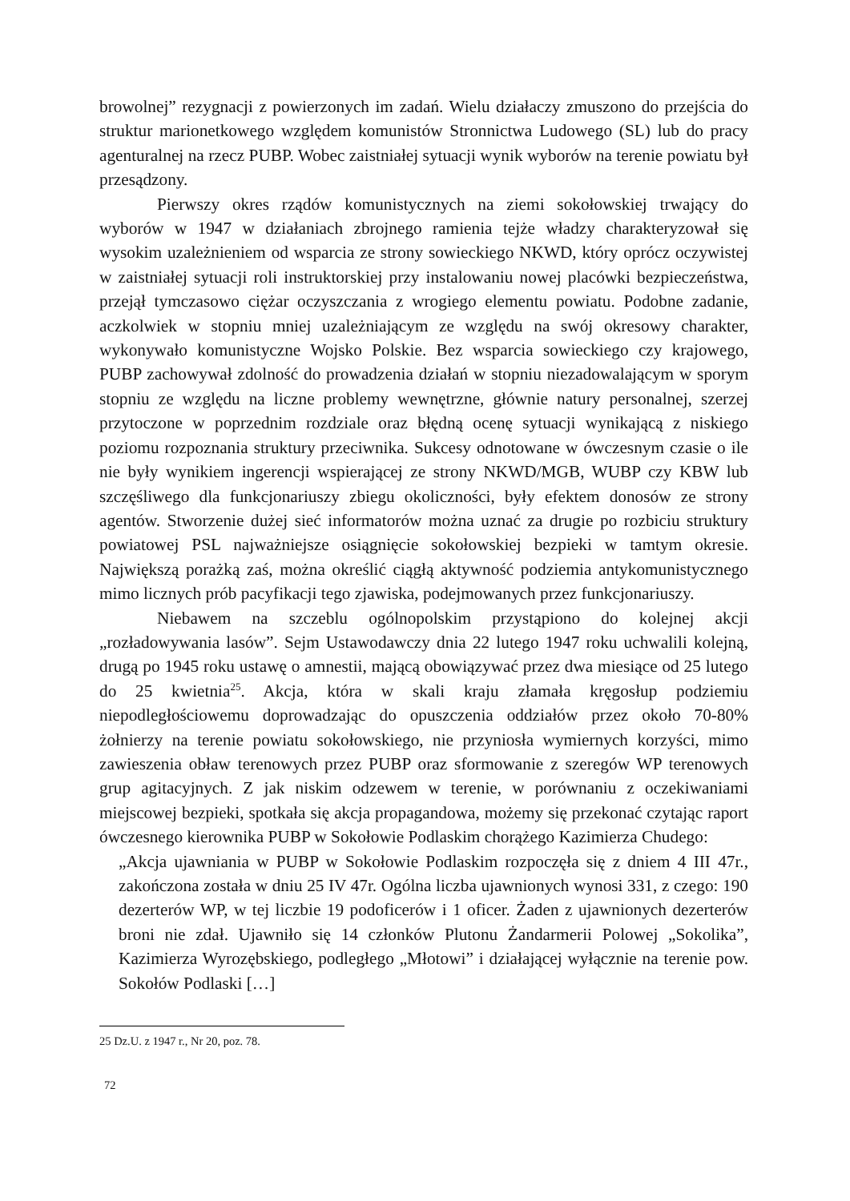browolnej” rezygnacji z powierzonych im zadań. Wielu działaczy zmuszono do przejścia do struktur marionetkowego względem komunistów Stronnictwa Ludowego (SL) lub do pracy agenturalnej na rzecz PUBP. Wobec zaistniałej sytuacji wynik wyborów na terenie powiatu był przesądzony.
Pierwszy okres rządów komunistycznych na ziemi sokołowskiej trwający do wyborów w 1947 w działaniach zbrojnego ramienia tejże władzy charakteryzował się wysokim uzależnieniem od wsparcia ze strony sowieckiego NKWD, który oprócz oczywistej w zaistniałej sytuacji roli instruktorskiej przy instalowaniu nowej placówki bezpieczeństwa, przejął tymczasowo ciężar oczyszczania z wrogiego elementu powiatu. Podobne zadanie, aczkolwiek w stopniu mniej uzależniającym ze względu na swój okresowy charakter, wykonywało komunistyczne Wojsko Polskie. Bez wsparcia sowieckiego czy krajowego, PUBP zachowywał zdolność do prowadzenia działań w stopniu niezadowalającym w sporym stopniu ze względu na liczne problemy wewnętrzne, głównie natury personalnej, szerzej przytoczone w poprzednim rozdziale oraz błędną ocenę sytuacji wynikającą z niskiego poziomu rozpoznania struktury przeciwnika. Sukcesy odnotowane w ówczesnym czasie o ile nie były wynikiem ingerencji wspierającej ze strony NKWD/MGB, WUBP czy KBW lub szczęśliwego dla funkcjonariuszy zbiegu okoliczności, były efektem donosów ze strony agentów. Stworzenie dużej sieć informatorów można uznać za drugie po rozbiciu struktury powiatowej PSL najważniejsze osiągnięcie sokołowskiej bezpieki w tamtym okresie. Największą porażką zaś, można określić ciągłą aktywność podziemia antykomunistycznego mimo licznych prób pacyfikacji tego zjawiska, podejmowanych przez funkcjonariuszy.
Niebawem na szczeblu ogólnopolskim przystąpiono do kolejnej akcji „rozładowywania lasów”. Sejm Ustawodawczy dnia 22 lutego 1947 roku uchwalili kolejną, drugą po 1945 roku ustawę o amnestii, mającą obowiązywać przez dwa miesiące od 25 lutego do 25 kwietnia<sup>25</sup>. Akcja, która w skali kraju złamała kręgosłup podziemiu niepodległościowemu doprowadzając do opuszczenia oddziałów przez około 70-80% żołnierzy na terenie powiatu sokołowskiego, nie przyniosła wymiernych korzyści, mimo zawieszenia obław terenowych przez PUBP oraz sformowanie z szeregów WP terenowych grup agitacyjnych. Z jak niskim odzewem w terenie, w porównaniu z oczekiwaniami miejscowej bezpieki, spotkała się akcja propagandowa, możemy się przekonać czytając raport ówczesnego kierownika PUBP w Sokołowie Podlaskim chorążego Kazimierza Chudego:
„Akcja ujawniania w PUBP w Sokołowie Podlaskim rozpoczęła się z dniem 4 III 47r., zakończona została w dniu 25 IV 47r. Ogólna liczba ujawnionych wynosi 331, z czego: 190 dezerterów WP, w tej liczbie 19 podoficerów i 1 oficer. Żaden z ujawnionych dezerterów broni nie zdał. Ujawniło się 14 członków Plutonu Żandarmerii Polowej „Sokolika”, Kazimierza Wyrozębskiego, podległego „Młotowi” i działającej wyłącznie na terenie pow. Sokołów Podlaski […]
25 Dz.U. z 1947 r., Nr 20, poz. 78.
72